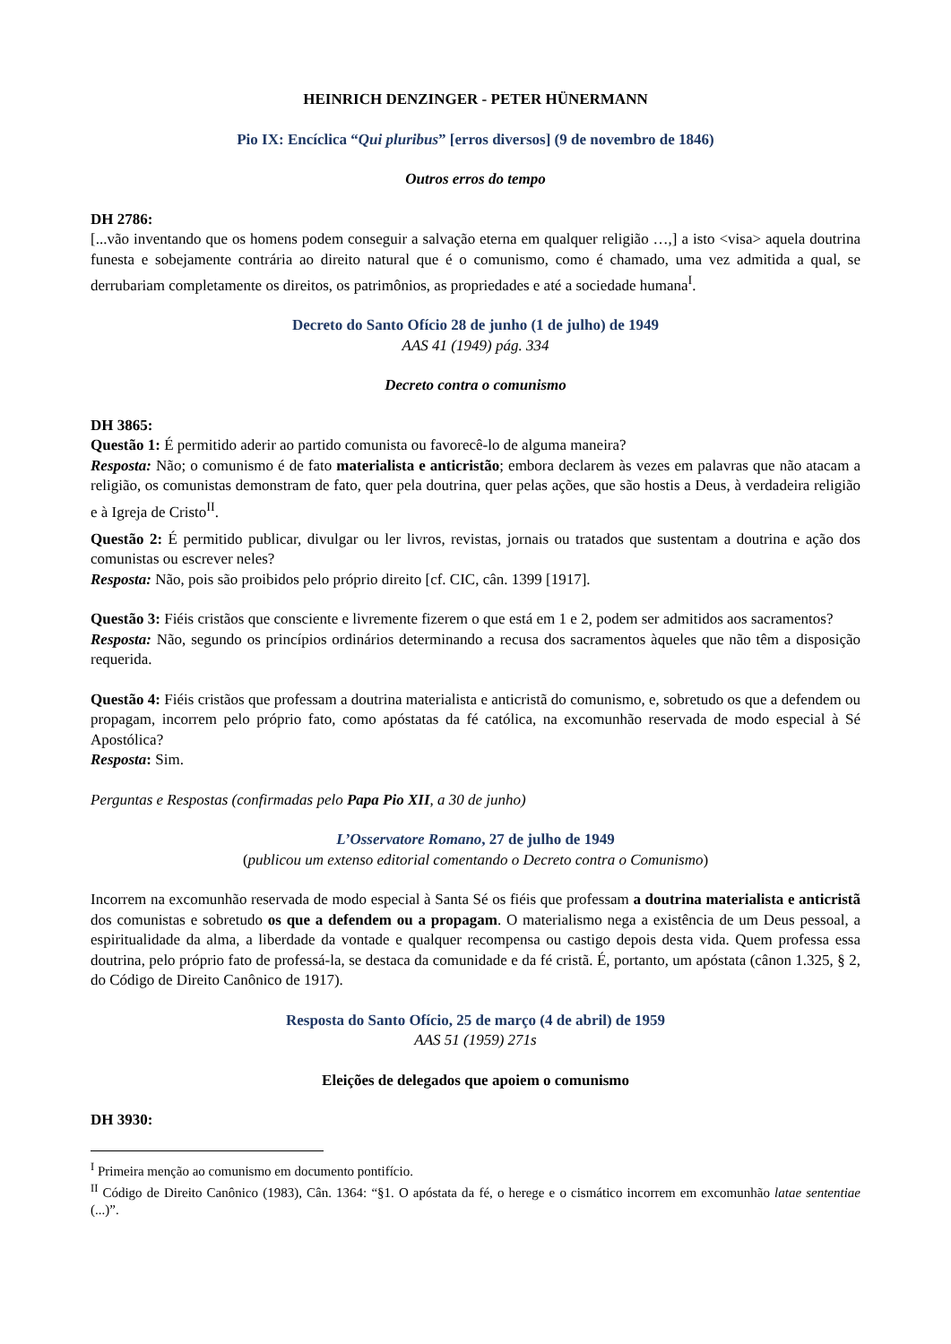HEINRICH DENZINGER - PETER HÜNERMANN
Pio IX: Encíclica “Qui pluribus” [erros diversos] (9 de novembro de 1846)
Outros erros do tempo
DH 2786:
[...vão inventando que os homens podem conseguir a salvação eterna em qualquer religião …,] a isto <visa> aquela doutrina funesta e sobejamente contrária ao direito natural que é o comunismo, como é chamado, uma vez admitida a qual, se derrubariam completamente os direitos, os patrimônios, as propriedades e até a sociedade humana<sup>I</sup>.
Decreto do Santo Ofício 28 de junho (1 de julho) de 1949
AAS 41 (1949) pág. 334
Decreto contra o comunismo
DH 3865:
Questão 1: É permitido aderir ao partido comunista ou favorecê-lo de alguma maneira?
Resposta: Não; o comunismo é de fato materialista e anticristão; embora declarem às vezes em palavras que não atacam a religião, os comunistas demonstram de fato, quer pela doutrina, quer pelas ações, que são hostis a Deus, à verdadeira religião e à Igreja de Cristo<sup>II</sup>.
Questão 2: É permitido publicar, divulgar ou ler livros, revistas, jornais ou tratados que sustentam a doutrina e ação dos comunistas ou escrever neles?
Resposta: Não, pois são proibidos pelo próprio direito [cf. CIC, cân. 1399 [1917].
Questão 3: Fiéis cristãos que consciente e livremente fizerem o que está em 1 e 2, podem ser admitidos aos sacramentos?
Resposta: Não, segundo os princípios ordinários determinando a recusa dos sacramentos àqueles que não têm a disposição requerida.
Questão 4: Fiéis cristãos que professam a doutrina materialista e anticristã do comunismo, e, sobretudo os que a defendem ou propagam, incorrem pelo próprio fato, como apóstatas da fé católica, na excomunhão reservada de modo especial à Sé Apostólica?
Resposta: Sim.
Perguntas e Respostas (confirmadas pelo Papa Pio XII, a 30 de junho)
L’Osservatore Romano, 27 de julho de 1949
(publicou um extenso editorial comentando o Decreto contra o Comunismo)
Incorrem na excomunhão reservada de modo especial à Santa Sé os fiéis que professam a doutrina materialista e anticristã dos comunistas e sobretudo os que a defendem ou a propagam. O materialismo nega a existência de um Deus pessoal, a espiritualidade da alma, a liberdade da vontade e qualquer recompensa ou castigo depois desta vida. Quem professa essa doutrina, pelo próprio fato de professá-la, se destaca da comunidade e da fé cristã. É, portanto, um apóstata (cânon 1.325, § 2, do Código de Direito Canônico de 1917).
Resposta do Santo Ofício, 25 de março (4 de abril) de 1959
AAS 51 (1959) 271s
Eleições de delegados que apoiem o comunismo
DH 3930:
<sup>I</sup> Primeira menção ao comunismo em documento pontifício.
<sup>II</sup> Código de Direito Canônico (1983), Cân. 1364: “§1. O apóstata da fé, o herege e o cismático incorrem em excomunhão latae sententiae (...)”.